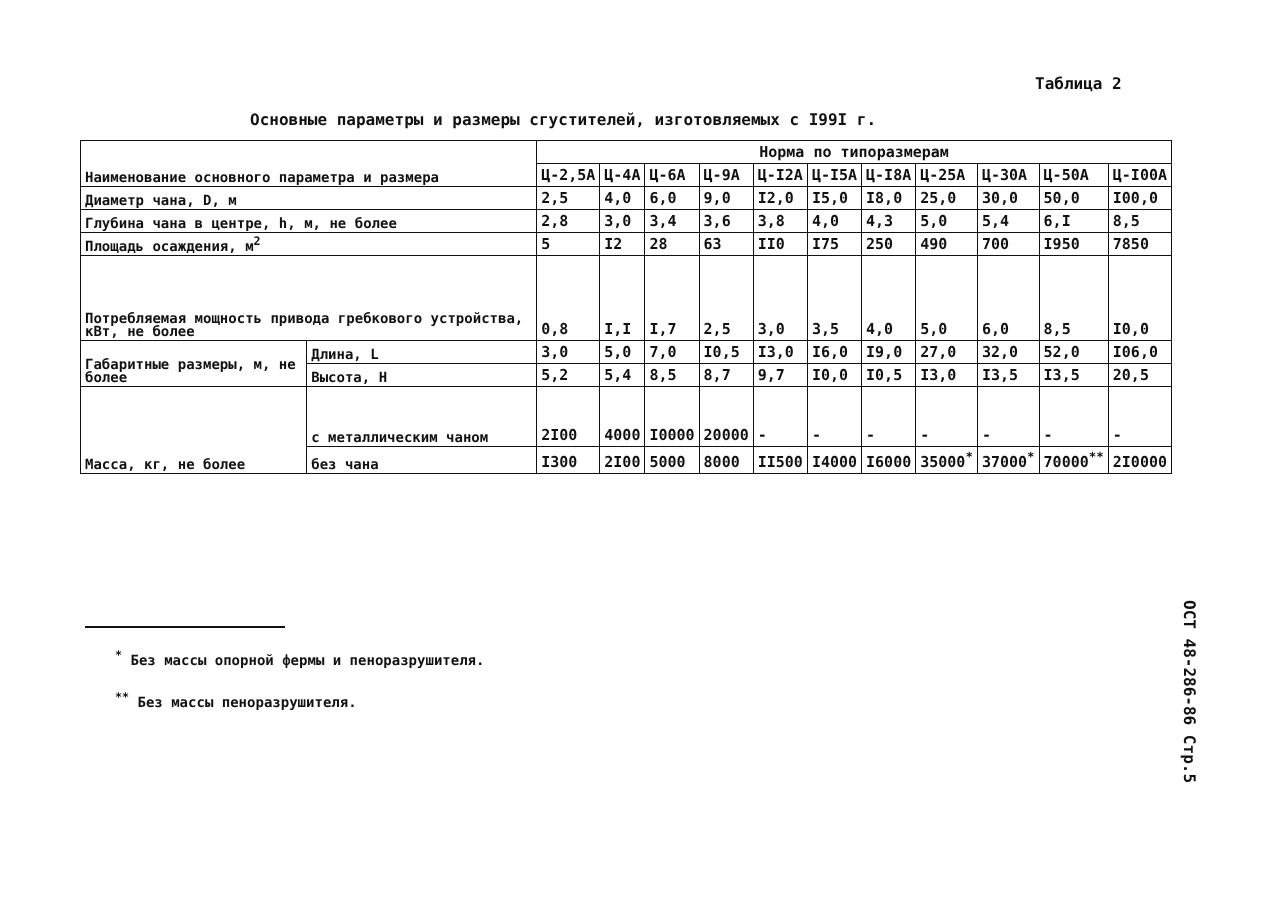Таблица 2
Основные параметры и размеры сгустителей, изготовляемых с I99I г.
| Наименование основного параметра и размера | | Норма по типоразмерам | | | | | | | | | | |
| --- | --- | --- | --- | --- | --- | --- | --- | --- | --- | --- | --- | --- |
| | | Ц-2,5А | Ц-4А | Ц-6А | Ц-9А | Ц-I2А | Ц-I5А | Ц-I8А | Ц-25А | Ц-30А | Ц-50А | Ц-I00А |
| Диаметр чана, D, м | | 2,5 | 4,0 | 6,0 | 9,0 | I2,0 | I5,0 | I8,0 | 25,0 | 30,0 | 50,0 | I00,0 |
| Глубина чана в центре, h, м, не более | | 2,8 | 3,0 | 3,4 | 3,6 | 3,8 | 4,0 | 4,3 | 5,0 | 5,4 | 6,I | 8,5 |
| Площадь осаждения, м<sup>2</sup> | | 5 | I2 | 28 | 63 | II0 | I75 | 250 | 490 | 700 | I950 | 7850 |
| Потребляемая мощность привода гребкового устройства, кВт, не более | | 0,8 | I,I | I,7 | 2,5 | 3,0 | 3,5 | 4,0 | 5,0 | 6,0 | 8,5 | I0,0 |
| Габаритные размеры, м, не более | Длина, L | 3,0 | 5,0 | 7,0 | I0,5 | I3,0 | I6,0 | I9,0 | 27,0 | 32,0 | 52,0 | I06,0 |
| | Высота, H | 5,2 | 5,4 | 8,5 | 8,7 | 9,7 | I0,0 | I0,5 | I3,0 | I3,5 | I3,5 | 20,5 |
| Масса, кг, не более | с металлическим чаном | 2I00 | 4000 | I0000 | 20000 | - | - | - | - | - | - | - |
| | без чана | I300 | 2I00 | 5000 | 8000 | II500 | I4000 | I6000 | 35000<sup>*</sup> | 37000<sup>*</sup> | 70000<sup>**</sup> | 2I0000 |
<sup>*</sup> Без массы опорной фермы и пеноразрушителя.
<sup>**</sup> Без массы пеноразрушителя.
ОСТ 48-286-86 Стр.5